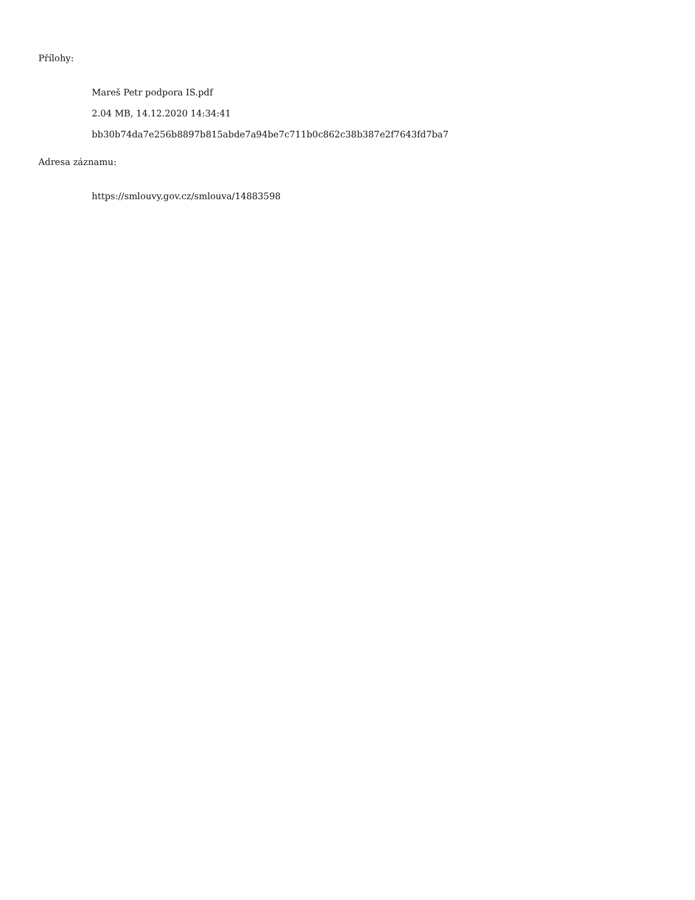Přílohy:
Mareš Petr podpora IS.pdf
2.04 MB, 14.12.2020 14:34:41
bb30b74da7e256b8897b815abde7a94be7c711b0c862c38b387e2f7643fd7ba7
Adresa záznamu:
https://smlouvy.gov.cz/smlouva/14883598